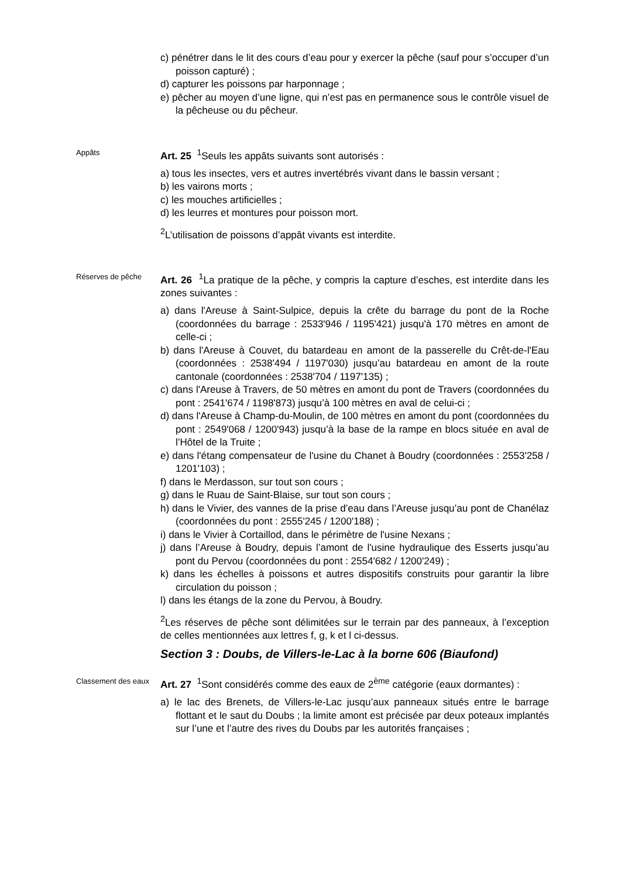c) pénétrer dans le lit des cours d’eau pour y exercer la pêche (sauf pour s’occuper d’un poisson capturé) ;
d) capturer les poissons par harponnage ;
e) pêcher au moyen d’une ligne, qui n’est pas en permanence sous le contrôle visuel de la pêcheuse ou du pêcheur.
Appâts
Art. 25 <sup>1</sup>Seuls les appâts suivants sont autorisés :
a) tous les insectes, vers et autres invertébrés vivant dans le bassin versant ;
b) les vairons morts ;
c) les mouches artificielles ;
d) les leurres et montures pour poisson mort.
<sup>2</sup> L’utilisation de poissons d’appât vivants est interdite.
Réserves de pêche
Art. 26 <sup>1</sup>La pratique de la pêche, y compris la capture d’esches, est interdite dans les zones suivantes :
a) dans l'Areuse à Saint-Sulpice, depuis la crête du barrage du pont de la Roche (coordonnées du barrage : 2533'946 / 1195'421) jusqu'à 170 mètres en amont de celle-ci ;
b) dans l'Areuse à Couvet, du batardeau en amont de la passerelle du Crêt-de-l'Eau (coordonnées : 2538'494 / 1197'030) jusqu’au batardeau en amont de la route cantonale (coordonnées : 2538'704 / 1197'135) ;
c) dans l'Areuse à Travers, de 50 mètres en amont du pont de Travers (coordonnées du pont : 2541'674 / 1198'873) jusqu’à 100 mètres en aval de celui-ci ;
d) dans l'Areuse à Champ-du-Moulin, de 100 mètres en amont du pont (coordonnées du pont : 2549'068 / 1200'943) jusqu’à la base de la rampe en blocs située en aval de l’Hôtel de la Truite ;
e) dans l'étang compensateur de l'usine du Chanet à Boudry (coordonnées : 2553'258 / 1201'103) ;
f) dans le Merdasson, sur tout son cours ;
g) dans le Ruau de Saint-Blaise, sur tout son cours ;
h) dans le Vivier, des vannes de la prise d’eau dans l’Areuse jusqu’au pont de Chanélaz (coordonnées du pont : 2555'245 / 1200'188) ;
i) dans le Vivier à Cortaillod, dans le périmètre de l'usine Nexans ;
j) dans l’Areuse à Boudry, depuis l’amont de l'usine hydraulique des Esserts jusqu’au pont du Pervou (coordonnées du pont : 2554'682 / 1200'249) ;
k) dans les échelles à poissons et autres dispositifs construits pour garantir la libre circulation du poisson ;
l) dans les étangs de la zone du Pervou, à Boudry.
<sup>2</sup> Les réserves de pêche sont délimitées sur le terrain par des panneaux, à l’exception de celles mentionnées aux lettres f, g, k et l ci-dessus.
Section 3 : Doubs, de Villers-le-Lac à la borne 606 (Biaufond)
Classement des eaux
Art. 27 <sup>1</sup>Sont considérés comme des eaux de 2<sup>ème</sup> catégorie (eaux dormantes) :
a) le lac des Brenets, de Villers-le-Lac jusqu’aux panneaux situés entre le barrage flottant et le saut du Doubs ; la limite amont est précisée par deux poteaux implantés sur l’une et l’autre des rives du Doubs par les autorités françaises ;